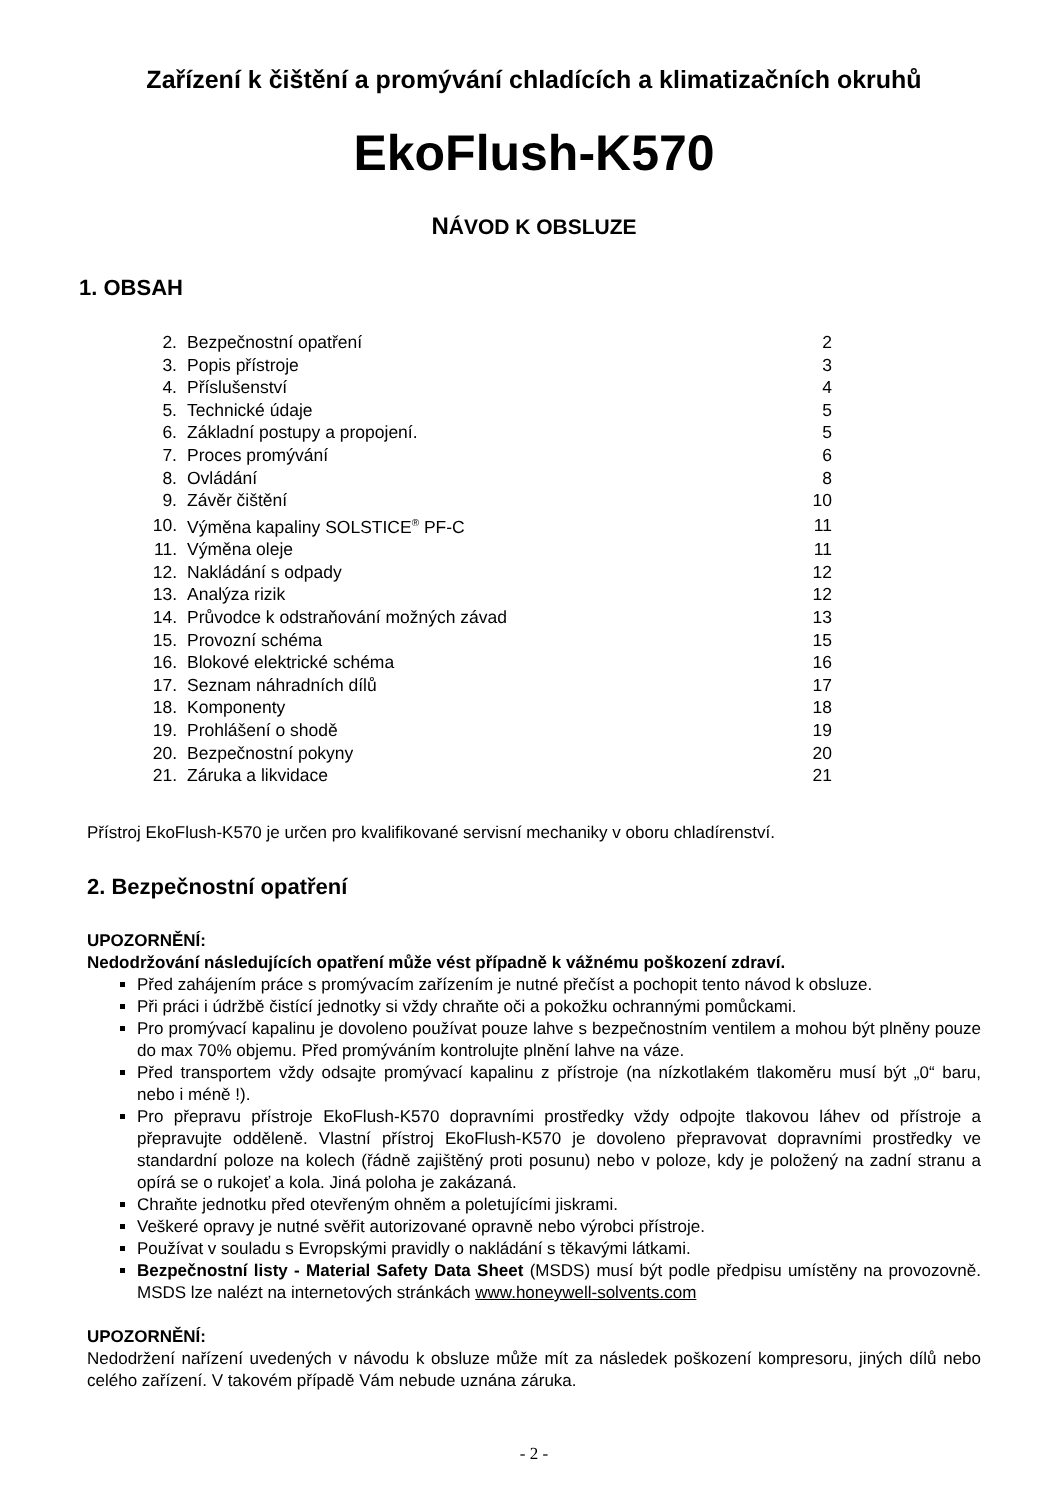Zařízení k čištění a promývání chladících a klimatizačních okruhů
EkoFlush-K570
NÁVOD K OBSLUZE
1. OBSAH
| 2. | Bezpečnostní opatření | 2 |
| 3. | Popis přístroje | 3 |
| 4. | Příslušenství | 4 |
| 5. | Technické údaje | 5 |
| 6. | Základní postupy a propojení. | 5 |
| 7. | Proces promývání | 6 |
| 8. | Ovládání | 8 |
| 9. | Závěr čištění | 10 |
| 10. | Výměna kapaliny SOLSTICE<sup>®</sup> PF-C | 11 |
| 11. | Výměna oleje | 11 |
| 12. | Nakládání s odpady | 12 |
| 13. | Analýza rizik | 12 |
| 14. | Průvodce k odstraňování možných závad | 13 |
| 15. | Provozní schéma | 15 |
| 16. | Blokové elektrické schéma | 16 |
| 17. | Seznam náhradních dílů | 17 |
| 18. | Komponenty | 18 |
| 19. | Prohlášení o shodě | 19 |
| 20. | Bezpečnostní pokyny | 20 |
| 21. | Záruka a likvidace | 21 |
Přístroj EkoFlush-K570 je určen pro kvalifikované servisní mechaniky v oboru chladírenství.
2. Bezpečnostní opatření
UPOZORNĚNÍ:
Nedodržování následujících opatření může vést případně k vážnému poškození zdraví.
Před zahájením práce s promývacím zařízením je nutné přečíst a pochopit tento návod k obsluze.
Při práci i údržbě čistící jednotky si vždy chraňte oči a pokožku ochrannými pomůckami.
Pro promývací kapalinu je dovoleno používat pouze lahve s bezpečnostním ventilem a mohou být plněny pouze do max 70% objemu. Před promýváním kontrolujte plnění lahve na váze.
Před transportem vždy odsajte promývací kapalinu z přístroje (na nízkotlakém tlakoměru musí být „0“ baru, nebo i méně !).
Pro přepravu přístroje EkoFlush-K570 dopravními prostředky vždy odpojte tlakovou láhev od přístroje a přepravujte odděleně. Vlastní přístroj EkoFlush-K570 je dovoleno přepravovat dopravními prostředky ve standardní poloze na kolech (řádně zajištěný proti posunu) nebo v poloze, kdy je položený na zadní stranu a opírá se o rukojeť a kola. Jiná poloha je zakázaná.
Chraňte jednotku před otevřeným ohněm a poletujícími jiskrami.
Veškeré opravy je nutné svěřit autorizované opravně nebo výrobci přístroje.
Používat v souladu s Evropskými pravidly o nakládání s těkavými látkami.
Bezpečnostní listy - Material Safety Data Sheet (MSDS) musí být podle předpisu umístěny na provozovně. MSDS lze nalézt na internetových stránkách www.honeywell-solvents.com
UPOZORNĚNÍ:
Nedodržení nařízení uvedených v návodu k obsluze může mít za následek poškození kompresoru, jiných dílů nebo celého zařízení. V takovém případě Vám nebude uznána záruka.
- 2 -